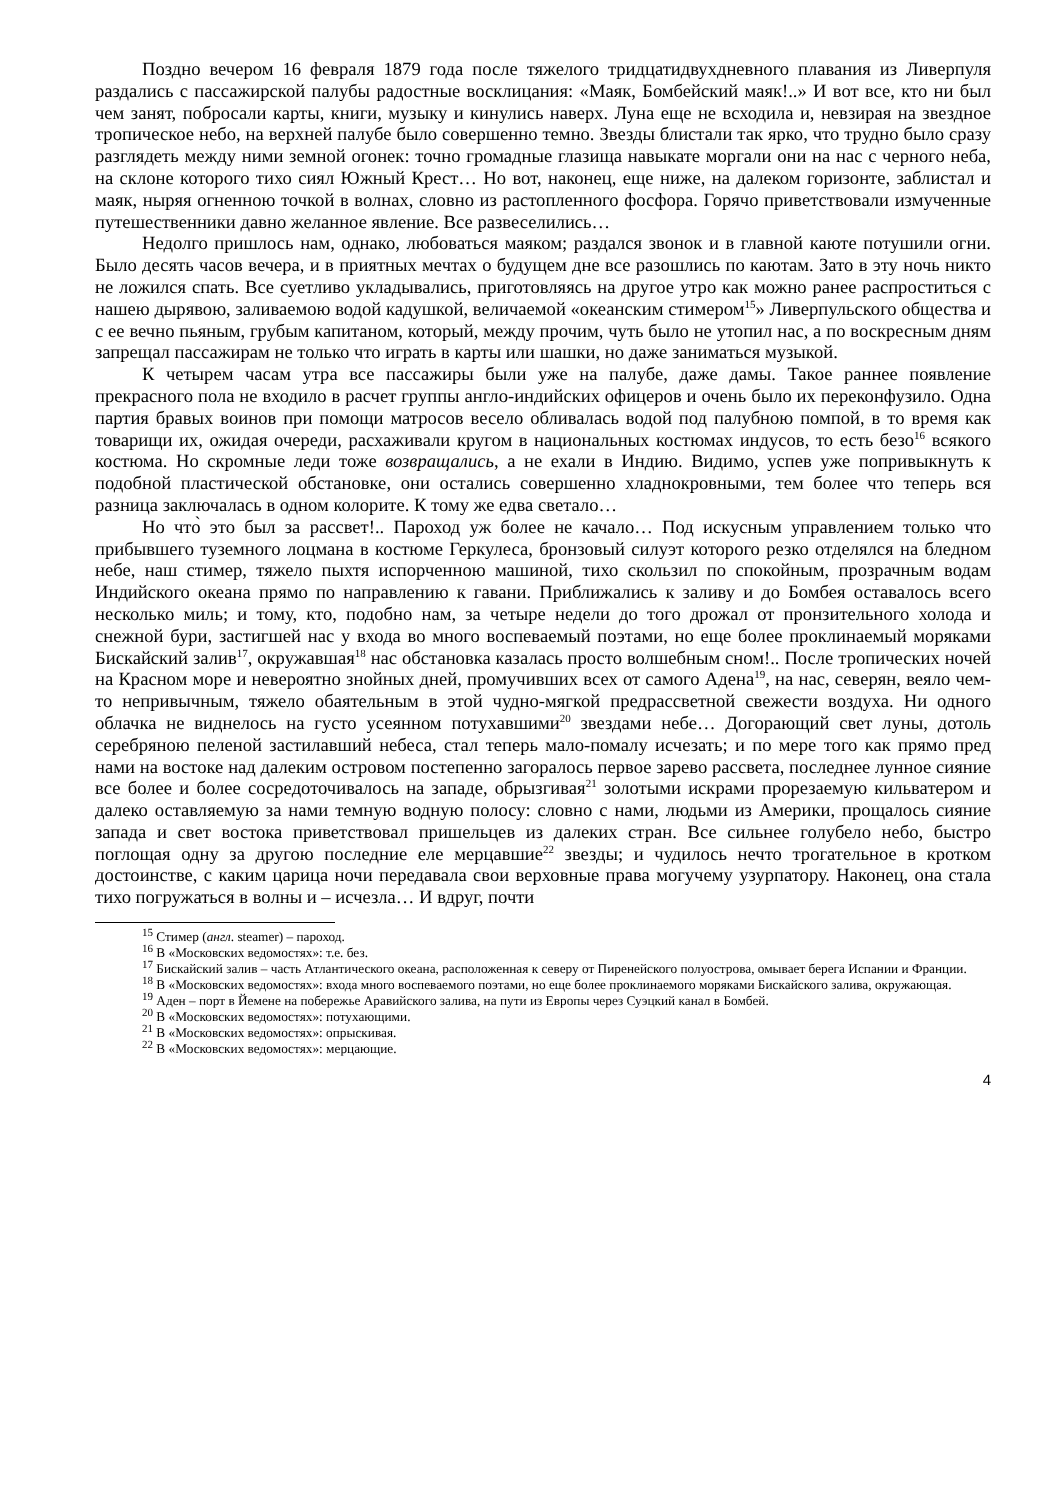Поздно вечером 16 февраля 1879 года после тяжелого тридцатидвухдневного плавания из Ливерпуля раздались с пассажирской палубы радостные восклицания: «Маяк, Бомбейский маяк!..» И вот все, кто ни был чем занят, побросали карты, книги, музыку и кинулись наверх. Луна еще не всходила и, невзирая на звездное тропическое небо, на верхней палубе было совершенно темно. Звезды блистали так ярко, что трудно было сразу разглядеть между ними земной огонек: точно громадные глазища навыкате моргали они на нас с черного неба, на склоне которого тихо сиял Южный Крест… Но вот, наконец, еще ниже, на далеком горизонте, заблистал и маяк, ныряя огненною точкой в волнах, словно из растопленного фосфора. Горячо приветствовали измученные путешественники давно желанное явление. Все развеселились…
Недолго пришлось нам, однако, любоваться маяком; раздался звонок и в главной каюте потушили огни. Было десять часов вечера, и в приятных мечтах о будущем дне все разошлись по каютам. Зато в эту ночь никто не ложился спать. Все суетливо укладывались, приготовляясь на другое утро как можно ранее распроститься с нашею дырявою, заливаемою водой кадушкой, величаемой «океанским стимером<sup>15</sup>» Ливерпульского общества и с ее вечно пьяным, грубым капитаном, который, между прочим, чуть было не утопил нас, а по воскресным дням запрещал пассажирам не только что играть в карты или шашки, но даже заниматься музыкой.
К четырем часам утра все пассажиры были уже на палубе, даже дамы. Такое раннее появление прекрасного пола не входило в расчет группы англо-индийских офицеров и очень было их переконфузило. Одна партия бравых воинов при помощи матросов весело обливалась водой под палубною помпой, в то время как товарищи их, ожидая очереди, расхаживали кругом в национальных костюмах индусов, то есть безо<sup>16</sup> всякого костюма. Но скромные леди тоже возвращались, а не ехали в Индию. Видимо, успев уже попривыкнуть к подобной пластической обстановке, они остались совершенно хладнокровными, тем более что теперь вся разница заключалась в одном колорите. К тому же едва светало…
Но что̀ это был за рассвет!.. Пароход уж более не качало… Под искусным управлением только что прибывшего туземного лоцмана в костюме Геркулеса, бронзовый силуэт которого резко отделялся на бледном небе, наш стимер, тяжело пыхтя испорченною машиной, тихо скользил по спокойным, прозрачным водам Индийского океана прямо по направлению к гавани. Приближались к заливу и до Бомбея оставалось всего несколько миль; и тому, кто, подобно нам, за четыре недели до того дрожал от пронзительного холода и снежной бури, застигшей нас у входа во много воспеваемый поэтами, но еще более проклинаемый моряками Бискайский залив<sup>17</sup>, окружавшая<sup>18</sup> нас обстановка казалась просто волшебным сном!.. После тропических ночей на Красном море и невероятно знойных дней, промучивших всех от самого Адена<sup>19</sup>, на нас, северян, веяло чем-то непривычным, тяжело обаятельным в этой чудно-мягкой предрассветной свежести воздуха. Ни одного облачка не виднелось на густо усеянном потухавшими<sup>20</sup> звездами небе… Догорающий свет луны, дотоль серебряною пеленой застилавший небеса, стал теперь мало-помалу исчезать; и по мере того как прямо пред нами на востоке над далеким островом постепенно загоралось первое зарево рассвета, последнее лунное сияние все более и более сосредоточивалось на западе, обрызгивая<sup>21</sup> золотыми искрами прорезаемую кильватером и далеко оставляемую за нами темную водную полосу: словно с нами, людьми из Америки, прощалось сияние запада и свет востока приветствовал пришельцев из далеких стран. Все сильнее голубело небо, быстро поглощая одну за другою последние еле мерцавшие<sup>22</sup> звезды; и чудилось нечто трогательное в кротком достоинстве, с каким царица ночи передавала свои верховные права могучему узурпатору. Наконец, она стала тихо погружаться в волны и – исчезла… И вдруг, почти
<sup>15</sup> Стимер (англ. steamer) – пароход.
<sup>16</sup> В «Московских ведомостях»: т.е. без.
<sup>17</sup> Бискайский залив – часть Атлантического океана, расположенная к северу от Пиренейского полуострова, омывает берега Испании и Франции.
<sup>18</sup> В «Московских ведомостях»: входа много воспеваемого поэтами, но еще более проклинаемого моряками Бискайского залива, окружающая.
<sup>19</sup> Аден – порт в Йемене на побережье Аравийского залива, на пути из Европы через Суэцкий канал в Бомбей.
<sup>20</sup> В «Московских ведомостях»: потухающими.
<sup>21</sup> В «Московских ведомостях»: опрыскивая.
<sup>22</sup> В «Московских ведомостях»: мерцающие.
4